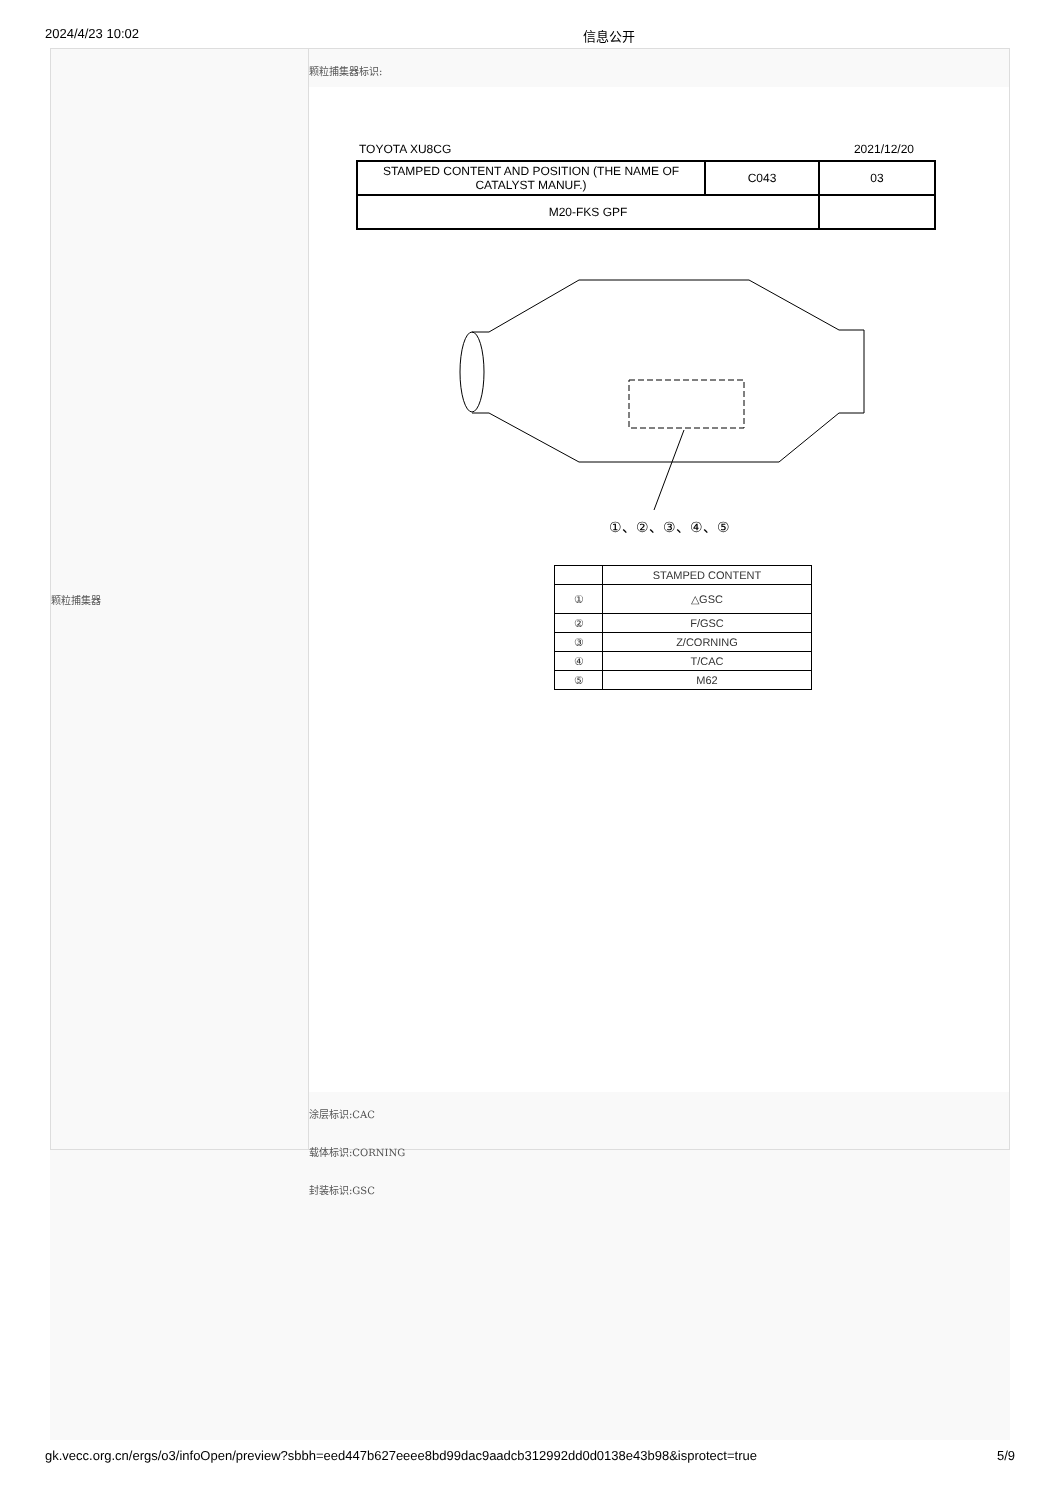2024/4/23 10:02 信息公开
颗粒捕集器
颗粒捕集器标识:
TOYOTA XU8CG 2021/12/20
| STAMPED CONTENT AND POSITION (THE NAME OF CATALYST MANUF.) | C043 | 03 |
| M20-FKS GPF | | |
①、②、③、④、⑤
| | STAMPED CONTENT |
| --- | --- |
| ① | △GSC |
| ② | F/GSC |
| ③ | Z/CORNING |
| ④ | T/CAC |
| ⑤ | M62 |
涂层标识:CAC
载体标识:CORNING
封装标识:GSC
gk.vecc.org.cn/ergs/o3/infoOpen/preview?sbbh=eed447b627eeee8bd99dac9aadcb312992dd0d0138e43b98&isprotect=true 5/9